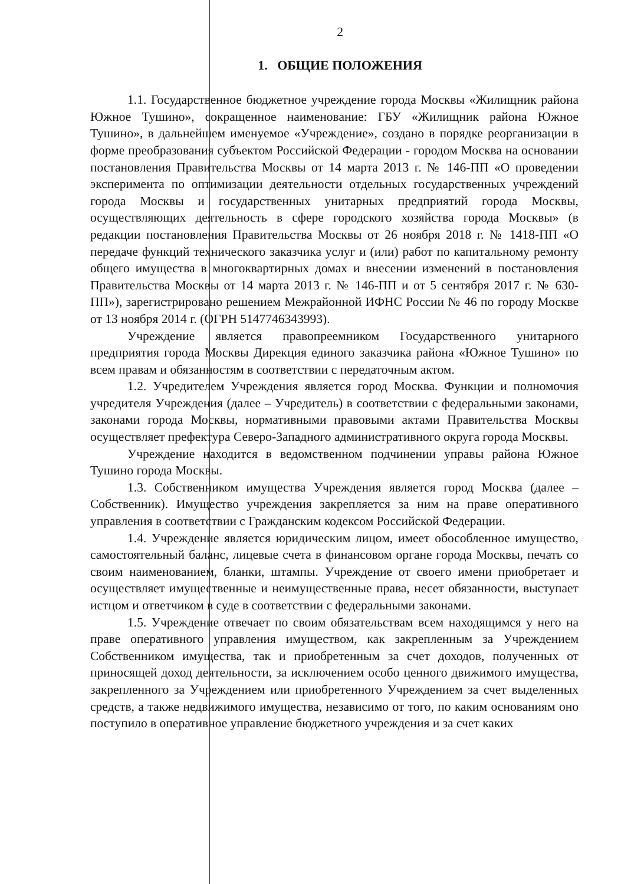2
1. ОБЩИЕ ПОЛОЖЕНИЯ
1.1. Государственное бюджетное учреждение города Москвы «Жилищник района Южное Тушино», сокращенное наименование: ГБУ «Жилищник района Южное Тушино», в дальнейшем именуемое «Учреждение», создано в порядке реорганизации в форме преобразования субъектом Российской Федерации - городом Москва на основании постановления Правительства Москвы от 14 марта 2013 г. № 146-ПП «О проведении эксперимента по оптимизации деятельности отдельных государственных учреждений города Москвы и государственных унитарных предприятий города Москвы, осуществляющих деятельность в сфере городского хозяйства города Москвы» (в редакции постановления Правительства Москвы от 26 ноября 2018 г. № 1418-ПП «О передаче функций технического заказчика услуг и (или) работ по капитальному ремонту общего имущества в многоквартирных домах и внесении изменений в постановления Правительства Москвы от 14 марта 2013 г. № 146-ПП и от 5 сентября 2017 г. № 630-ПП»), зарегистрировано решением Межрайонной ИФНС России № 46 по городу Москве от 13 ноября 2014 г. (ОГРН 5147746343993).
Учреждение является правопреемником Государственного унитарного предприятия города Москвы Дирекция единого заказчика района «Южное Тушино» по всем правам и обязанностям в соответствии с передаточным актом.
1.2. Учредителем Учреждения является город Москва. Функции и полномочия учредителя Учреждения (далее – Учредитель) в соответствии с федеральными законами, законами города Москвы, нормативными правовыми актами Правительства Москвы осуществляет префектура Северо-Западного административного округа города Москвы.
Учреждение находится в ведомственном подчинении управы района Южное Тушино города Москвы.
1.3. Собственником имущества Учреждения является город Москва (далее – Собственник). Имущество учреждения закрепляется за ним на праве оперативного управления в соответствии с Гражданским кодексом Российской Федерации.
1.4. Учреждение является юридическим лицом, имеет обособленное имущество, самостоятельный баланс, лицевые счета в финансовом органе города Москвы, печать со своим наименованием, бланки, штампы. Учреждение от своего имени приобретает и осуществляет имущественные и неимущественные права, несет обязанности, выступает истцом и ответчиком в суде в соответствии с федеральными законами.
1.5. Учреждение отвечает по своим обязательствам всем находящимся у него на праве оперативного управления имуществом, как закрепленным за Учреждением Собственником имущества, так и приобретенным за счет доходов, полученных от приносящей доход деятельности, за исключением особо ценного движимого имущества, закрепленного за Учреждением или приобретенного Учреждением за счет выделенных средств, а также недвижимого имущества, независимо от того, по каким основаниям оно поступило в оперативное управление бюджетного учреждения и за счет каких